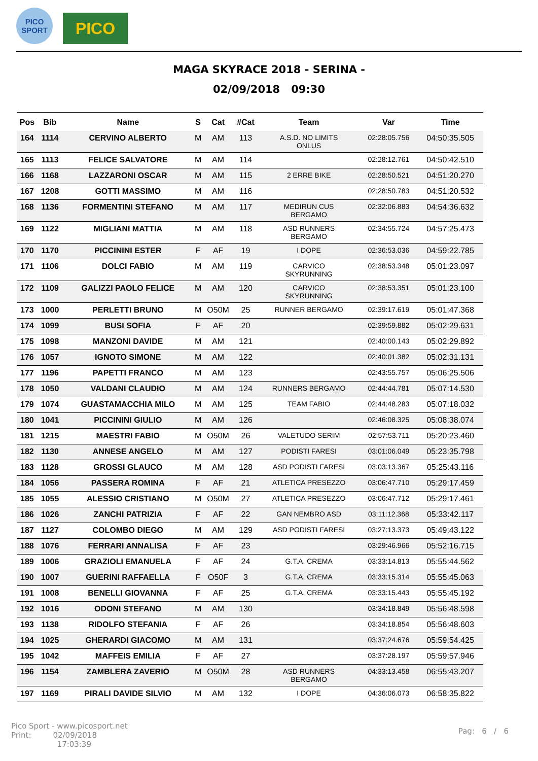PICO
SPORT
PICO
MAGA SKYRACE 2018 - SERINA -
02/09/2018 09:30
| Pos | Bib | Name | S | Cat | #Cat | Team | Var | Time |
| --- | --- | --- | --- | --- | --- | --- | --- | --- |
| 164 | 1114 | CERVINO ALBERTO | M | AM | 113 | A.S.D. NO LIMITS ONLUS | 02:28:05.756 | 04:50:35.505 |
| 165 | 1113 | FELICE SALVATORE | M | AM | 114 | | 02:28:12.761 | 04:50:42.510 |
| 166 | 1168 | LAZZARONI OSCAR | M | AM | 115 | 2 ERRE BIKE | 02:28:50.521 | 04:51:20.270 |
| 167 | 1208 | GOTTI MASSIMO | M | AM | 116 | | 02:28:50.783 | 04:51:20.532 |
| 168 | 1136 | FORMENTINI STEFANO | M | AM | 117 | MEDIRUN CUS BERGAMO | 02:32:06.883 | 04:54:36.632 |
| 169 | 1122 | MIGLIANI MATTIA | M | AM | 118 | ASD RUNNERS BERGAMO | 02:34:55.724 | 04:57:25.473 |
| 170 | 1170 | PICCININI ESTER | F | AF | 19 | I DOPE | 02:36:53.036 | 04:59:22.785 |
| 171 | 1106 | DOLCI FABIO | M | AM | 119 | CARVICO SKYRUNNING | 02:38:53.348 | 05:01:23.097 |
| 172 | 1109 | GALIZZI PAOLO FELICE | M | AM | 120 | CARVICO SKYRUNNING | 02:38:53.351 | 05:01:23.100 |
| 173 | 1000 | PERLETTI BRUNO | M | O50M | 25 | RUNNER BERGAMO | 02:39:17.619 | 05:01:47.368 |
| 174 | 1099 | BUSI SOFIA | F | AF | 20 | | 02:39:59.882 | 05:02:29.631 |
| 175 | 1098 | MANZONI DAVIDE | M | AM | 121 | | 02:40:00.143 | 05:02:29.892 |
| 176 | 1057 | IGNOTO SIMONE | M | AM | 122 | | 02:40:01.382 | 05:02:31.131 |
| 177 | 1196 | PAPETTI FRANCO | M | AM | 123 | | 02:43:55.757 | 05:06:25.506 |
| 178 | 1050 | VALDANI CLAUDIO | M | AM | 124 | RUNNERS BERGAMO | 02:44:44.781 | 05:07:14.530 |
| 179 | 1074 | GUASTAMACCHIA MILO | M | AM | 125 | TEAM FABIO | 02:44:48.283 | 05:07:18.032 |
| 180 | 1041 | PICCININI GIULIO | M | AM | 126 | | 02:46:08.325 | 05:08:38.074 |
| 181 | 1215 | MAESTRI FABIO | M | O50M | 26 | VALETUDO SERIM | 02:57:53.711 | 05:20:23.460 |
| 182 | 1130 | ANNESE ANGELO | M | AM | 127 | PODISTI FARESI | 03:01:06.049 | 05:23:35.798 |
| 183 | 1128 | GROSSI GLAUCO | M | AM | 128 | ASD PODISTI FARESI | 03:03:13.367 | 05:25:43.116 |
| 184 | 1056 | PASSERA ROMINA | F | AF | 21 | ATLETICA PRESEZZO | 03:06:47.710 | 05:29:17.459 |
| 185 | 1055 | ALESSIO CRISTIANO | M | O50M | 27 | ATLETICA PRESEZZO | 03:06:47.712 | 05:29:17.461 |
| 186 | 1026 | ZANCHI PATRIZIA | F | AF | 22 | GAN NEMBRO ASD | 03:11:12.368 | 05:33:42.117 |
| 187 | 1127 | COLOMBO DIEGO | M | AM | 129 | ASD PODISTI FARESI | 03:27:13.373 | 05:49:43.122 |
| 188 | 1076 | FERRARI ANNALISA | F | AF | 23 | | 03:29:46.966 | 05:52:16.715 |
| 189 | 1006 | GRAZIOLI EMANUELA | F | AF | 24 | G.T.A. CREMA | 03:33:14.813 | 05:55:44.562 |
| 190 | 1007 | GUERINI RAFFAELLA | F | O50F | 3 | G.T.A. CREMA | 03:33:15.314 | 05:55:45.063 |
| 191 | 1008 | BENELLI GIOVANNA | F | AF | 25 | G.T.A. CREMA | 03:33:15.443 | 05:55:45.192 |
| 192 | 1016 | ODONI STEFANO | M | AM | 130 | | 03:34:18.849 | 05:56:48.598 |
| 193 | 1138 | RIDOLFO STEFANIA | F | AF | 26 | | 03:34:18.854 | 05:56:48.603 |
| 194 | 1025 | GHERARDI GIACOMO | M | AM | 131 | | 03:37:24.676 | 05:59:54.425 |
| 195 | 1042 | MAFFEIS EMILIA | F | AF | 27 | | 03:37:28.197 | 05:59:57.946 |
| 196 | 1154 | ZAMBLERA ZAVERIO | M | O50M | 28 | ASD RUNNERS BERGAMO | 04:33:13.458 | 06:55:43.207 |
| 197 | 1169 | PIRALI DAVIDE SILVIO | M | AM | 132 | I DOPE | 04:36:06.073 | 06:58:35.822 |
Pico Sport - www.picosport.net
Print: 02/09/2018
17:03:39
Pag: 6 / 6